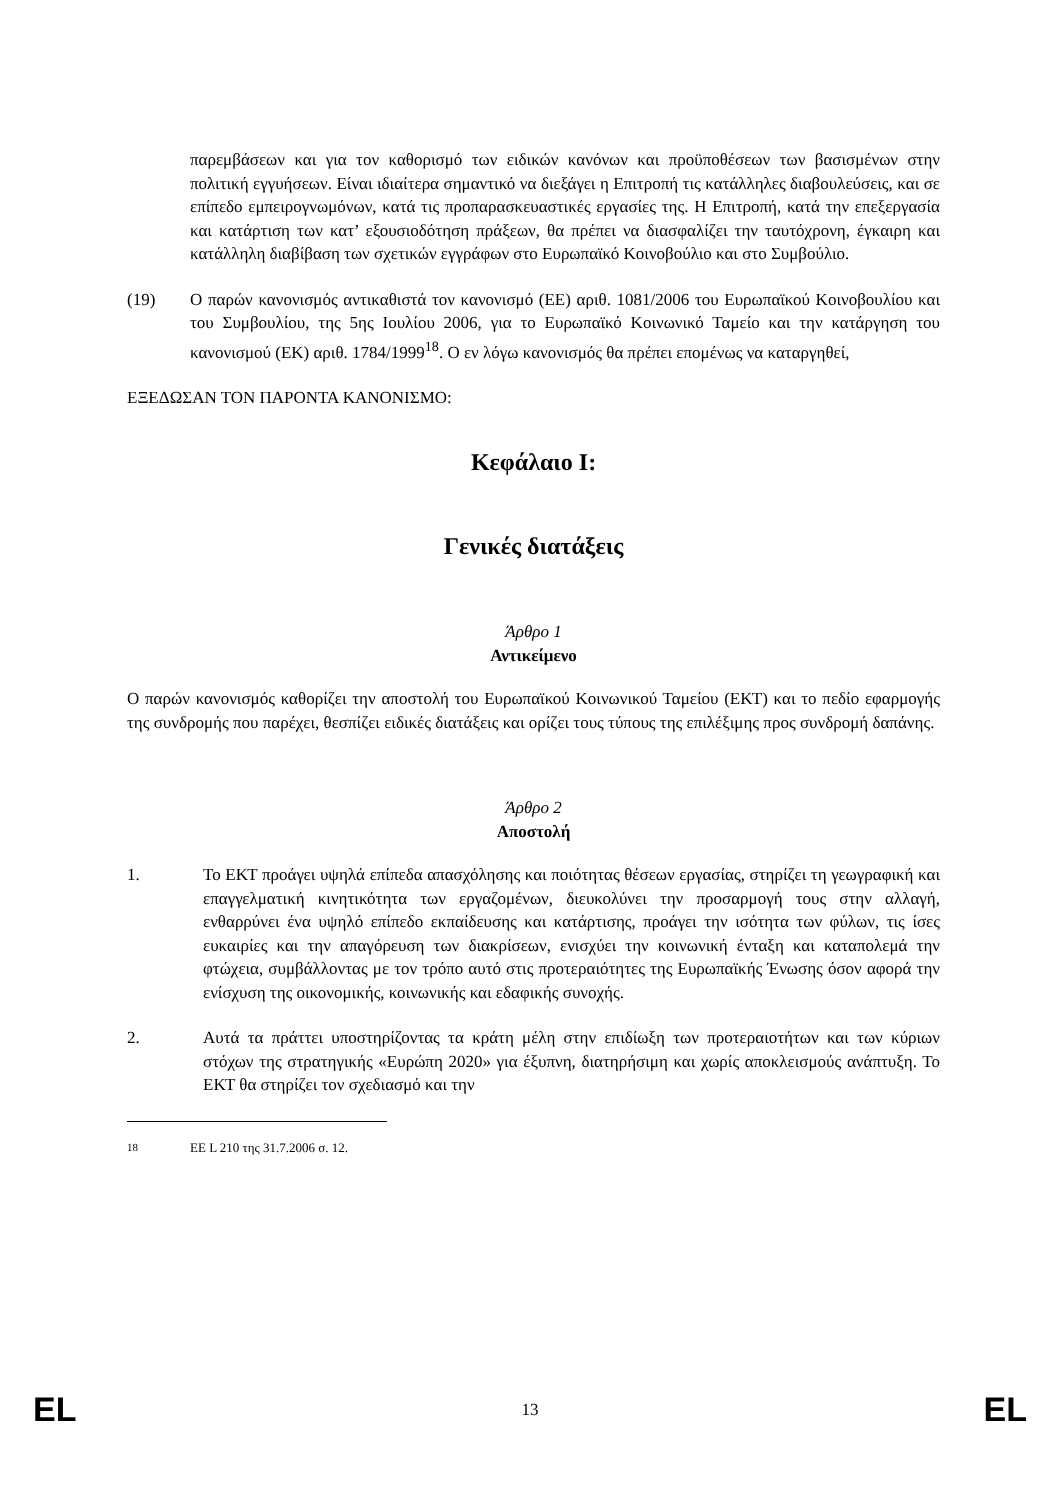παρεμβάσεων και για τον καθορισμό των ειδικών κανόνων και προϋποθέσεων των βασισμένων στην πολιτική εγγυήσεων. Είναι ιδιαίτερα σημαντικό να διεξάγει η Επιτροπή τις κατάλληλες διαβουλεύσεις, και σε επίπεδο εμπειρογνωμόνων, κατά τις προπαρασκευαστικές εργασίες της. Η Επιτροπή, κατά την επεξεργασία και κατάρτιση των κατ’ εξουσιοδότηση πράξεων, θα πρέπει να διασφαλίζει την ταυτόχρονη, έγκαιρη και κατάλληλη διαβίβαση των σχετικών εγγράφων στο Ευρωπαϊκό Κοινοβούλιο και στο Συμβούλιο.
(19) Ο παρών κανονισμός αντικαθιστά τον κανονισμό (ΕΕ) αριθ. 1081/2006 του Ευρωπαϊκού Κοινοβουλίου και του Συμβουλίου, της 5ης Ιουλίου 2006, για το Ευρωπαϊκό Κοινωνικό Ταμείο και την κατάργηση του κανονισμού (ΕΚ) αριθ. 1784/1999<sup>18</sup>. Ο εν λόγω κανονισμός θα πρέπει επομένως να καταργηθεί,
ΕΞΕΔΩΣΑΝ ΤΟΝ ΠΑΡΟΝΤΑ ΚΑΝΟΝΙΣΜΟ:
Κεφάλαιο I:
Γενικές διατάξεις
Άρθρο 1
Αντικείμενο
Ο παρών κανονισμός καθορίζει την αποστολή του Ευρωπαϊκού Κοινωνικού Ταμείου (ΕΚΤ) και το πεδίο εφαρμογής της συνδρομής που παρέχει, θεσπίζει ειδικές διατάξεις και ορίζει τους τύπους της επιλέξιμης προς συνδρομή δαπάνης.
Άρθρο 2
Αποστολή
1. Το ΕΚΤ προάγει υψηλά επίπεδα απασχόλησης και ποιότητας θέσεων εργασίας, στηρίζει τη γεωγραφική και επαγγελματική κινητικότητα των εργαζομένων, διευκολύνει την προσαρμογή τους στην αλλαγή, ενθαρρύνει ένα υψηλό επίπεδο εκπαίδευσης και κατάρτισης, προάγει την ισότητα των φύλων, τις ίσες ευκαιρίες και την απαγόρευση των διακρίσεων, ενισχύει την κοινωνική ένταξη και καταπολεμά την φτώχεια, συμβάλλοντας με τον τρόπο αυτό στις προτεραιότητες της Ευρωπαϊκής Ένωσης όσον αφορά την ενίσχυση της οικονομικής, κοινωνικής και εδαφικής συνοχής.
2. Αυτά τα πράττει υποστηρίζοντας τα κράτη μέλη στην επιδίωξη των προτεραιοτήτων και των κύριων στόχων της στρατηγικής «Ευρώπη 2020» για έξυπνη, διατηρήσιμη και χωρίς αποκλεισμούς ανάπτυξη. Το ΕΚΤ θα στηρίζει τον σχεδιασμό και την
<sup>18</sup> ΕΕ L 210 της 31.7.2006 σ. 12.
EL 13 EL